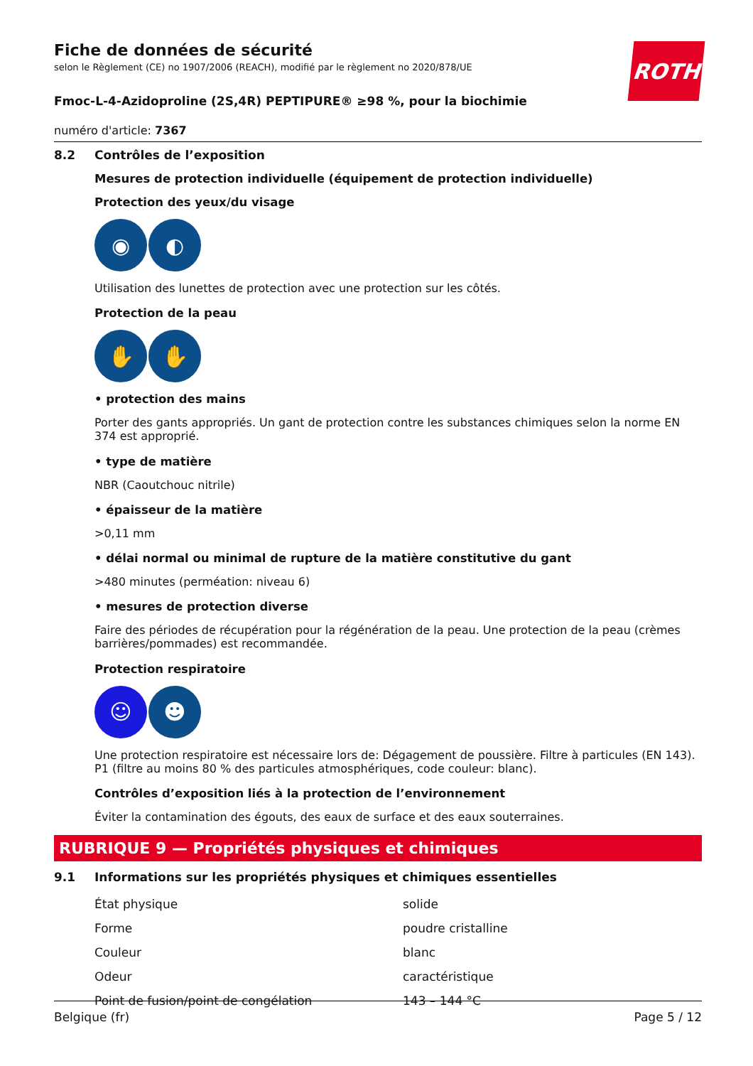ROTH
Fiche de données de sécurité
selon le Règlement (CE) no 1907/2006 (REACH), modifié par le règlement no 2020/878/UE
Fmoc-L-4-Azidoproline (2S,4R) PEPTIPURE® ≥98 %, pour la biochimie
numéro d'article: 7367
8.2 Contrôles de l’exposition
Mesures de protection individuelle (équipement de protection individuelle)
Protection des yeux/du visage
◉ ◐
Utilisation des lunettes de protection avec une protection sur les côtés.
Protection de la peau
✋ ✋
• protection des mains
Porter des gants appropriés. Un gant de protection contre les substances chimiques selon la norme EN 374 est approprié.
• type de matière
NBR (Caoutchouc nitrile)
• épaisseur de la matière
>0,11 mm
• délai normal ou minimal de rupture de la matière constitutive du gant
>480 minutes (perméation: niveau 6)
• mesures de protection diverse
Faire des périodes de récupération pour la régénération de la peau. Une protection de la peau (crèmes barrières/pommades) est recommandée.
Protection respiratoire
☺ ☻
Une protection respiratoire est nécessaire lors de: Dégagement de poussière. Filtre à particules (EN 143). P1 (filtre au moins 80 % des particules atmosphériques, code couleur: blanc).
Contrôles d’exposition liés à la protection de l’environnement
Éviter la contamination des égouts, des eaux de surface et des eaux souterraines.
RUBRIQUE 9 — Propriétés physiques et chimiques
9.1 Informations sur les propriétés physiques et chimiques essentielles
| État physique | solide |
| Forme | poudre cristalline |
| Couleur | blanc |
| Odeur | caractéristique |
| Point de fusion/point de congélation | 143 – 144 °C |
Belgique (fr) Page 5 / 12